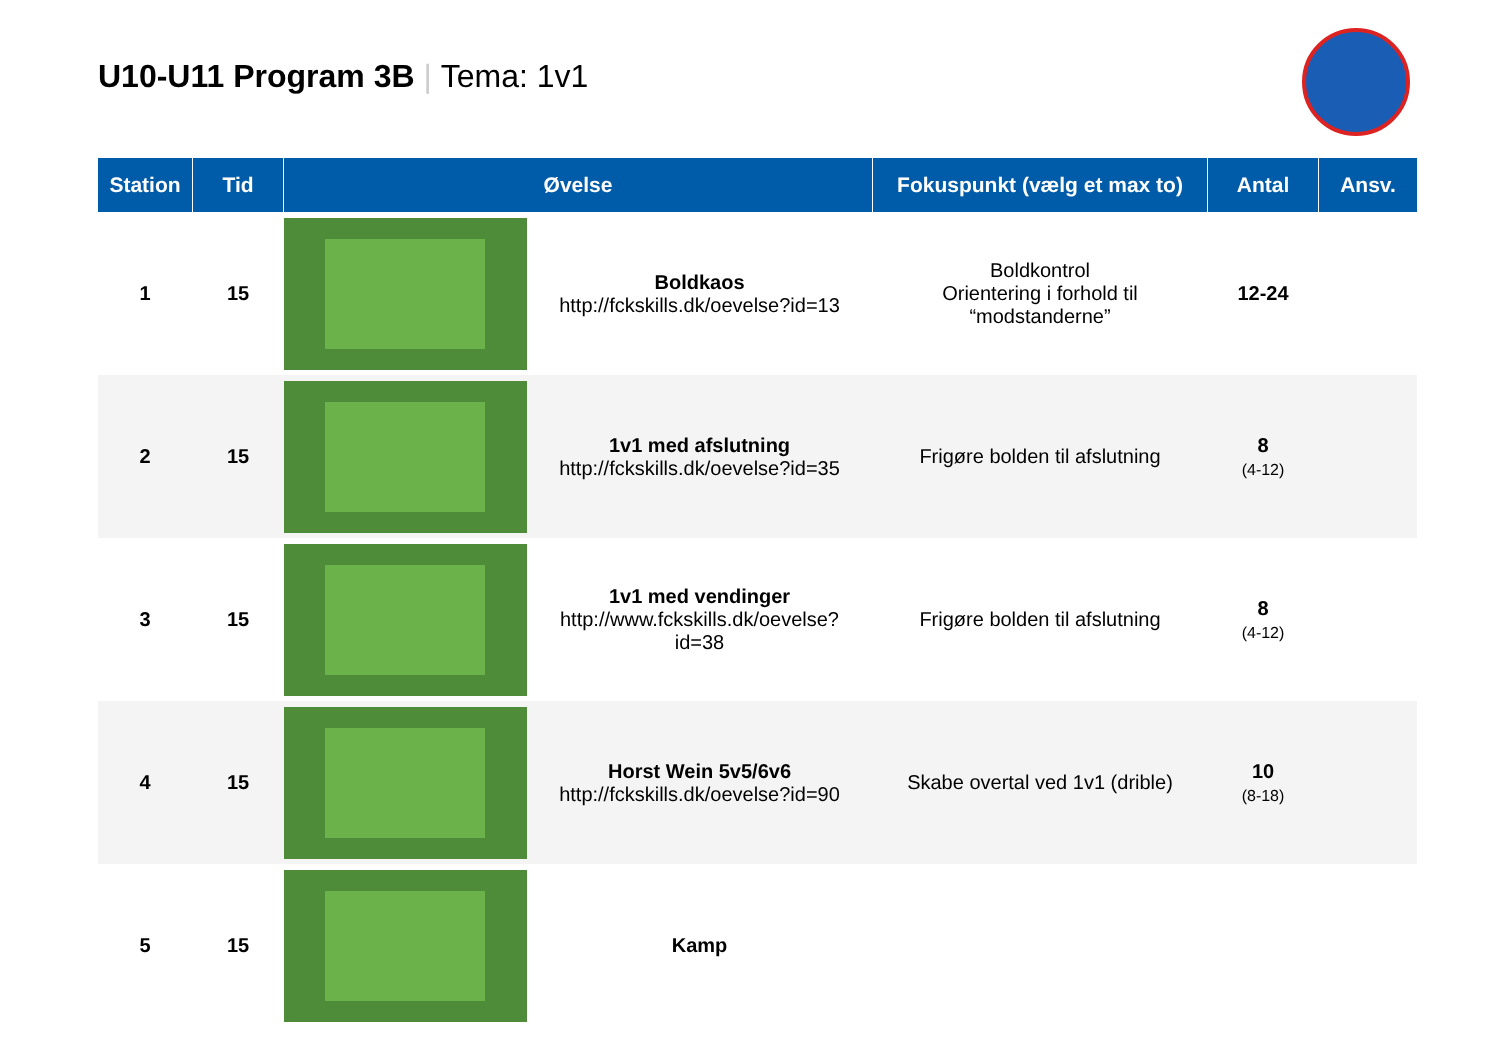U10-U11 Program 3B | Tema: 1v1
| Station | Tid | Øvelse | | Fokuspunkt (vælg et max to) | Antal | Ansv. |
| --- | --- | --- | --- | --- | --- | --- |
| 1 | 15 | | Boldkaos http://fckskills.dk/oevelse?id=13 | Boldkontrol Orientering i forhold til “modstanderne” | 12-24 | |
| 2 | 15 | | 1v1 med afslutning http://fckskills.dk/oevelse?id=35 | Frigøre bolden til afslutning | 8 (4-12) | |
| 3 | 15 | | 1v1 med vendinger http://www.fckskills.dk/oevelse? id=38 | Frigøre bolden til afslutning | 8 (4-12) | |
| 4 | 15 | | Horst Wein 5v5/6v6 http://fckskills.dk/oevelse?id=90 | Skabe overtal ved 1v1 (drible) | 10 (8-18) | |
| 5 | 15 | | Kamp | | | |